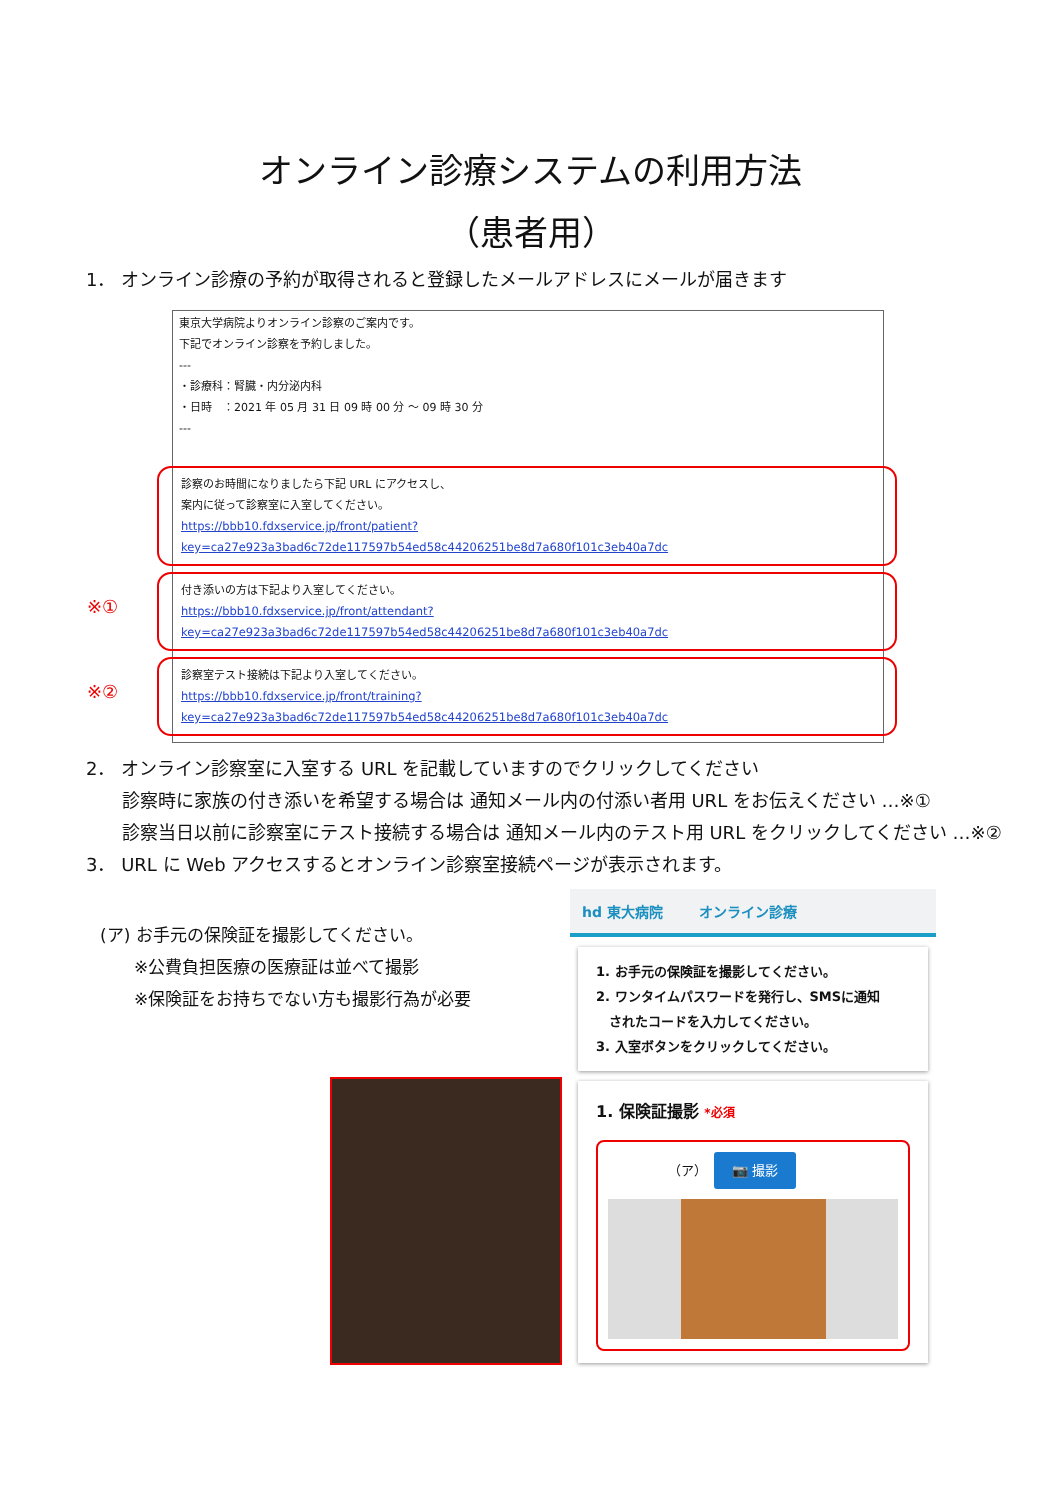オンライン診療システムの利用方法
（患者用）
1． オンライン診療の予約が取得されると登録したメールアドレスにメールが届きます
東京大学病院よりオンライン診察のご案内です。
下記でオンライン診察を予約しました。
---
・診療科：腎臓・内分泌内科
・日時　：2021 年 05 月 31 日 09 時 00 分 ～ 09 時 30 分
---
診察のお時間になりましたら下記 URL にアクセスし、
案内に従って診察室に入室してください。
https://bbb10.fdxservice.jp/front/patient?key=ca27e923a3bad6c72de117597b54ed58c44206251be8d7a680f101c3eb40a7dc
※①
付き添いの方は下記より入室してください。
https://bbb10.fdxservice.jp/front/attendant?key=ca27e923a3bad6c72de117597b54ed58c44206251be8d7a680f101c3eb40a7dc
※②
診察室テスト接続は下記より入室してください。
https://bbb10.fdxservice.jp/front/training?key=ca27e923a3bad6c72de117597b54ed58c44206251be8d7a680f101c3eb40a7dc
2． オンライン診察室に入室する URL を記載していますのでクリックしてください
診察時に家族の付き添いを希望する場合は 通知メール内の付添い者用 URL をお伝えください …※①
診察当日以前に診察室にテスト接続する場合は 通知メール内のテスト用 URL をクリックしてください …※②
3． URL に Web アクセスするとオンライン診察室接続ページが表示されます。
(ア) お手元の保険証を撮影してください。
　　※公費負担医療の医療証は並べて撮影
　　※保険証をお持ちでない方も撮影行為が必要
hd 東大病院 オンライン診療
1. お手元の保険証を撮影してください。
2. ワンタイムパスワードを発行し、SMSに通知
　されたコードを入力してください。
3. 入室ボタンをクリックしてください。
1. 保険証撮影 *必須
（ア）　📷 撮影